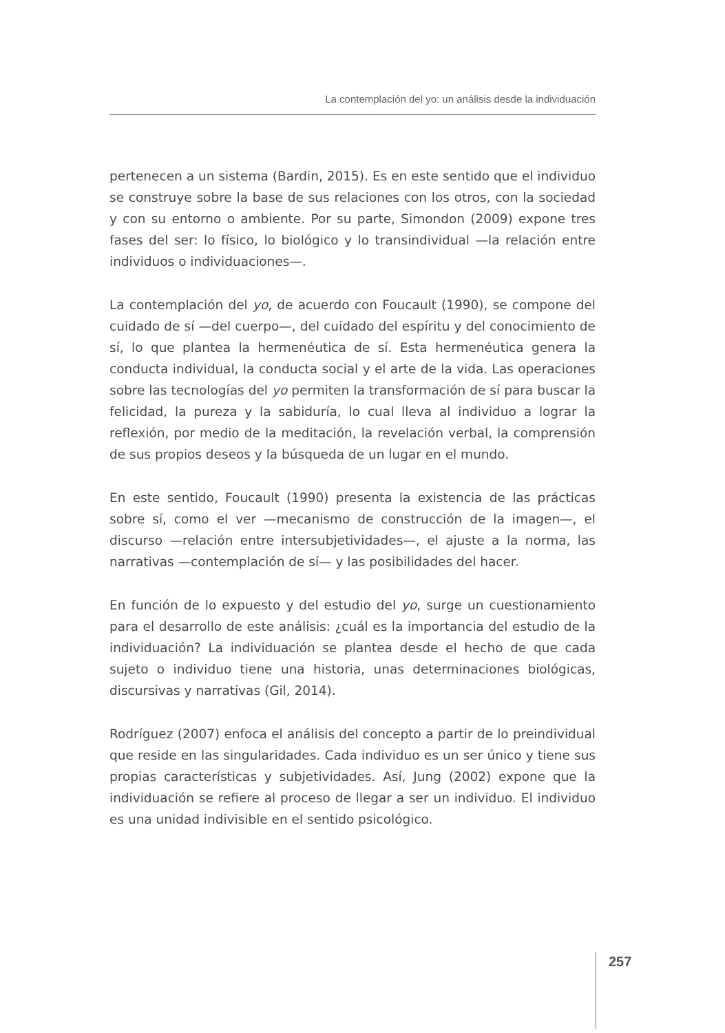La contemplación del yo: un análisis desde la individuación
pertenecen a un sistema (Bardin, 2015). Es en este sentido que el individuo se construye sobre la base de sus relaciones con los otros, con la sociedad y con su entorno o ambiente. Por su parte, Simondon (2009) expone tres fases del ser: lo físico, lo biológico y lo transindividual —la relación entre individuos o individuaciones—.
La contemplación del yo, de acuerdo con Foucault (1990), se compone del cuidado de sí —del cuerpo—, del cuidado del espíritu y del conocimiento de sí, lo que plantea la hermenéutica de sí. Esta hermenéutica genera la conducta individual, la conducta social y el arte de la vida. Las operaciones sobre las tecnologías del yo permiten la transformación de sí para buscar la felicidad, la pureza y la sabiduría, lo cual lleva al individuo a lograr la reflexión, por medio de la meditación, la revelación verbal, la comprensión de sus propios deseos y la búsqueda de un lugar en el mundo.
En este sentido, Foucault (1990) presenta la existencia de las prácticas sobre sí, como el ver —mecanismo de construcción de la imagen—, el discurso —relación entre intersubjetividades—, el ajuste a la norma, las narrativas —contemplación de sí— y las posibilidades del hacer.
En función de lo expuesto y del estudio del yo, surge un cuestionamiento para el desarrollo de este análisis: ¿cuál es la importancia del estudio de la individuación? La individuación se plantea desde el hecho de que cada sujeto o individuo tiene una historia, unas determinaciones biológicas, discursivas y narrativas (Gil, 2014).
Rodríguez (2007) enfoca el análisis del concepto a partir de lo preindividual que reside en las singularidades. Cada individuo es un ser único y tiene sus propias características y subjetividades. Así, Jung (2002) expone que la individuación se refiere al proceso de llegar a ser un individuo. El individuo es una unidad indivisible en el sentido psicológico.
257